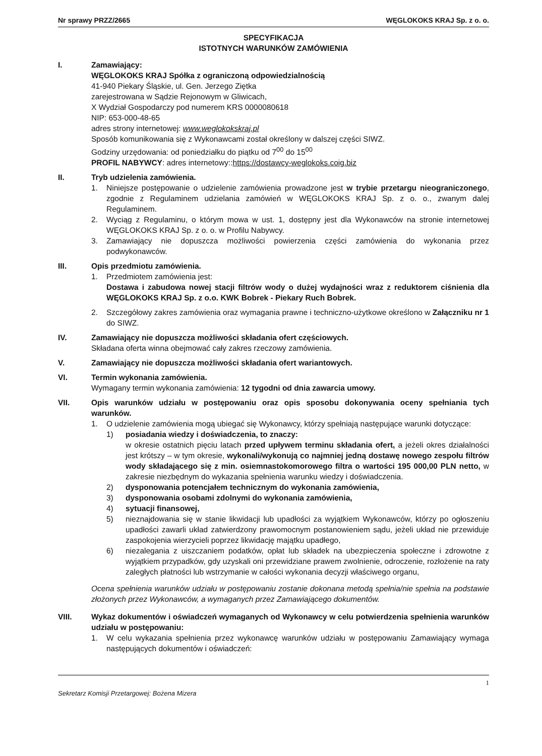Nr sprawy PRZZ/2665 WĘGLOKOKS KRAJ Sp. z o. o.
SPECYFIKACJA
ISTOTNYCH WARUNKÓW ZAMÓWIENIA
I. Zamawiający:
WĘGLOKOKS KRAJ Spółka z ograniczoną odpowiedzialnością
41-940 Piekary Śląskie, ul. Gen. Jerzego Ziętka
zarejestrowana w Sądzie Rejonowym w Gliwicach,
X Wydział Gospodarczy pod numerem KRS 0000080618
NIP: 653-000-48-65
adres strony internetowej: www.weglokokskraj.pl
Sposób komunikowania się z Wykonawcami został określony w dalszej części SIWZ.
Godziny urzędowania: od poniedziałku do piątku od 7<sup>00</sup> do 15<sup>00</sup>
PROFIL NABYWCY: adres internetowy::https://dostawcy-weglokoks.coig.biz
II. Tryb udzielenia zamówienia.
1. Niniejsze postępowanie o udzielenie zamówienia prowadzone jest w trybie przetargu nieograniczonego, zgodnie z Regulaminem udzielania zamówień w WĘGLOKOKS KRAJ Sp. z o. o., zwanym dalej Regulaminem.
2. Wyciąg z Regulaminu, o którym mowa w ust. 1, dostępny jest dla Wykonawców na stronie internetowej WĘGLOKOKS KRAJ Sp. z o. o. w Profilu Nabywcy.
3. Zamawiający nie dopuszcza możliwości powierzenia części zamówienia do wykonania przez podwykonawców.
III. Opis przedmiotu zamówienia.
1. Przedmiotem zamówienia jest:
Dostawa i zabudowa nowej stacji filtrów wody o dużej wydajności wraz z reduktorem ciśnienia dla WĘGLOKOKS KRAJ Sp. z o.o. KWK Bobrek - Piekary Ruch Bobrek.
2. Szczegółowy zakres zamówienia oraz wymagania prawne i techniczno-użytkowe określono w Załączniku nr 1 do SIWZ.
IV. Zamawiający nie dopuszcza możliwości składania ofert częściowych.
Składana oferta winna obejmować cały zakres rzeczowy zamówienia.
V. Zamawiający nie dopuszcza możliwości składania ofert wariantowych.
VI. Termin wykonania zamówienia.
Wymagany termin wykonania zamówienia: 12 tygodni od dnia zawarcia umowy.
VII. Opis warunków udziału w postępowaniu oraz opis sposobu dokonywania oceny spełniania tych warunków.
1. O udzielenie zamówienia mogą ubiegać się Wykonawcy, którzy spełniają następujące warunki dotyczące:
1) posiadania wiedzy i doświadczenia, to znaczy:
w okresie ostatnich pięciu latach przed upływem terminu składania ofert, a jeżeli okres działalności jest krótszy – w tym okresie, wykonali/wykonują co najmniej jedną dostawę nowego zespołu filtrów wody składającego się z min. osiemnastokomorowego filtra o wartości 195 000,00 PLN netto, w zakresie niezbędnym do wykazania spełnienia warunku wiedzy i doświadczenia.
2) dysponowania potencjałem technicznym do wykonania zamówienia,
3) dysponowania osobami zdolnymi do wykonania zamówienia,
4) sytuacji finansowej,
5) nieznajdowania się w stanie likwidacji lub upadłości za wyjątkiem Wykonawców, którzy po ogłoszeniu upadłości zawarli układ zatwierdzony prawomocnym postanowieniem sądu, jeżeli układ nie przewiduje zaspokojenia wierzycieli poprzez likwidację majątku upadłego,
6) niezalegania z uiszczaniem podatków, opłat lub składek na ubezpieczenia społeczne i zdrowotne z wyjątkiem przypadków, gdy uzyskali oni przewidziane prawem zwolnienie, odroczenie, rozłożenie na raty zaległych płatności lub wstrzymanie w całości wykonania decyzji właściwego organu,
Ocena spełnienia warunków udziału w postępowaniu zostanie dokonana metodą spełnia/nie spełnia na podstawie złożonych przez Wykonawców, a wymaganych przez Zamawiającego dokumentów.
VIII. Wykaz dokumentów i oświadczeń wymaganych od Wykonawcy w celu potwierdzenia spełnienia warunków udziału w postępowaniu:
1. W celu wykazania spełnienia przez wykonawcę warunków udziału w postępowaniu Zamawiający wymaga następujących dokumentów i oświadczeń:
1
Sekretarz Komisji Przetargowej: Bożena Mizera